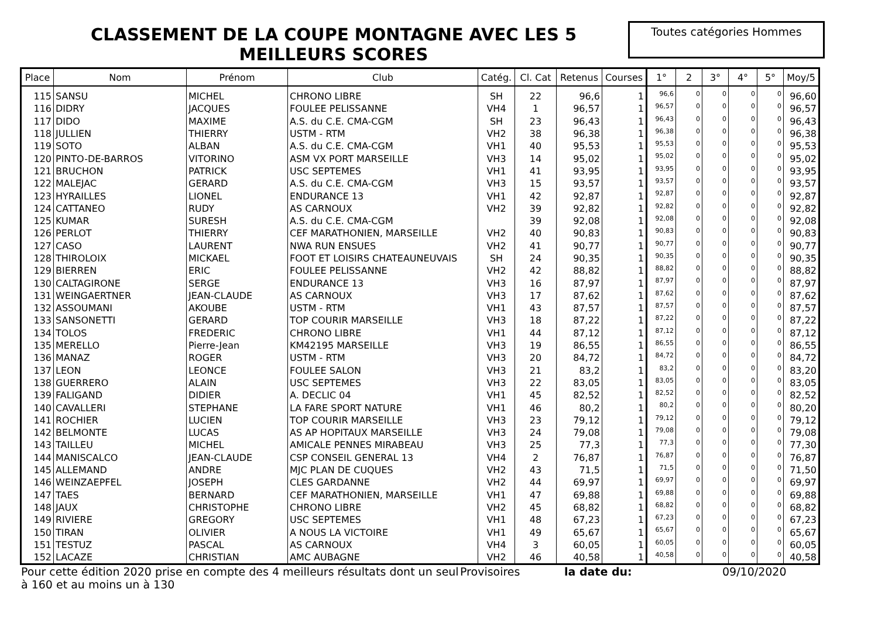CLASSEMENT DE LA COUPE MONTAGNE AVEC LES 5 MEILLEURS SCORES
Toutes catégories Hommes
| Place | Nom | Prénom | Club | Catég. | Cl. Cat | Retenus | Courses | 1° | 2 | 3° | 4° | 5° | Moy/5 |
| --- | --- | --- | --- | --- | --- | --- | --- | --- | --- | --- | --- | --- | --- |
| 115 | SANSU | MICHEL | CHRONO LIBRE | SH | 22 | 96,6 | 1 | 96,6 | 0 | 0 | 0 | 0 | 96,60 |
| 116 | DIDRY | JACQUES | FOULEE PELISSANNE | VH4 | 1 | 96,57 | 1 | 96,57 | 0 | 0 | 0 | 0 | 96,57 |
| 117 | DIDO | MAXIME | A.S. du C.E. CMA-CGM | SH | 23 | 96,43 | 1 | 96,43 | 0 | 0 | 0 | 0 | 96,43 |
| 118 | JULLIEN | THIERRY | USTM - RTM | VH2 | 38 | 96,38 | 1 | 96,38 | 0 | 0 | 0 | 0 | 96,38 |
| 119 | SOTO | ALBAN | A.S. du C.E. CMA-CGM | VH1 | 40 | 95,53 | 1 | 95,53 | 0 | 0 | 0 | 0 | 95,53 |
| 120 | PINTO-DE-BARROS | VITORINO | ASM VX PORT MARSEILLE | VH3 | 14 | 95,02 | 1 | 95,02 | 0 | 0 | 0 | 0 | 95,02 |
| 121 | BRUCHON | PATRICK | USC SEPTEMES | VH1 | 41 | 93,95 | 1 | 93,95 | 0 | 0 | 0 | 0 | 93,95 |
| 122 | MALEJAC | GERARD | A.S. du C.E. CMA-CGM | VH3 | 15 | 93,57 | 1 | 93,57 | 0 | 0 | 0 | 0 | 93,57 |
| 123 | HYRAILLES | LIONEL | ENDURANCE 13 | VH1 | 42 | 92,87 | 1 | 92,87 | 0 | 0 | 0 | 0 | 92,87 |
| 124 | CATTANEO | RUDY | AS CARNOUX | VH2 | 39 | 92,82 | 1 | 92,82 | 0 | 0 | 0 | 0 | 92,82 |
| 125 | KUMAR | SURESH | A.S. du C.E. CMA-CGM | | 39 | 92,08 | 1 | 92,08 | 0 | 0 | 0 | 0 | 92,08 |
| 126 | PERLOT | THIERRY | CEF MARATHONIEN, MARSEILLE | VH2 | 40 | 90,83 | 1 | 90,83 | 0 | 0 | 0 | 0 | 90,83 |
| 127 | CASO | LAURENT | NWA RUN ENSUES | VH2 | 41 | 90,77 | 1 | 90,77 | 0 | 0 | 0 | 0 | 90,77 |
| 128 | THIROLOIX | MICKAEL | FOOT ET LOISIRS CHATEAUNEUVAIS | SH | 24 | 90,35 | 1 | 90,35 | 0 | 0 | 0 | 0 | 90,35 |
| 129 | BIERREN | ERIC | FOULEE PELISSANNE | VH2 | 42 | 88,82 | 1 | 88,82 | 0 | 0 | 0 | 0 | 88,82 |
| 130 | CALTAGIRONE | SERGE | ENDURANCE 13 | VH3 | 16 | 87,97 | 1 | 87,97 | 0 | 0 | 0 | 0 | 87,97 |
| 131 | WEINGAERTNER | JEAN-CLAUDE | AS CARNOUX | VH3 | 17 | 87,62 | 1 | 87,62 | 0 | 0 | 0 | 0 | 87,62 |
| 132 | ASSOUMANI | AKOUBE | USTM - RTM | VH1 | 43 | 87,57 | 1 | 87,57 | 0 | 0 | 0 | 0 | 87,57 |
| 133 | SANSONETTI | GERARD | TOP COURIR MARSEILLE | VH3 | 18 | 87,22 | 1 | 87,22 | 0 | 0 | 0 | 0 | 87,22 |
| 134 | TOLOS | FREDERIC | CHRONO LIBRE | VH1 | 44 | 87,12 | 1 | 87,12 | 0 | 0 | 0 | 0 | 87,12 |
| 135 | MERELLO | Pierre-Jean | KM42195 MARSEILLE | VH3 | 19 | 86,55 | 1 | 86,55 | 0 | 0 | 0 | 0 | 86,55 |
| 136 | MANAZ | ROGER | USTM - RTM | VH3 | 20 | 84,72 | 1 | 84,72 | 0 | 0 | 0 | 0 | 84,72 |
| 137 | LEON | LEONCE | FOULEE SALON | VH3 | 21 | 83,2 | 1 | 83,2 | 0 | 0 | 0 | 0 | 83,20 |
| 138 | GUERRERO | ALAIN | USC SEPTEMES | VH3 | 22 | 83,05 | 1 | 83,05 | 0 | 0 | 0 | 0 | 83,05 |
| 139 | FALIGAND | DIDIER | A. DECLIC 04 | VH1 | 45 | 82,52 | 1 | 82,52 | 0 | 0 | 0 | 0 | 82,52 |
| 140 | CAVALLERI | STEPHANE | LA FARE SPORT NATURE | VH1 | 46 | 80,2 | 1 | 80,2 | 0 | 0 | 0 | 0 | 80,20 |
| 141 | ROCHIER | LUCIEN | TOP COURIR MARSEILLE | VH3 | 23 | 79,12 | 1 | 79,12 | 0 | 0 | 0 | 0 | 79,12 |
| 142 | BELMONTE | LUCAS | AS AP HOPITAUX MARSEILLE | VH3 | 24 | 79,08 | 1 | 79,08 | 0 | 0 | 0 | 0 | 79,08 |
| 143 | TAILLEU | MICHEL | AMICALE PENNES MIRABEAU | VH3 | 25 | 77,3 | 1 | 77,3 | 0 | 0 | 0 | 0 | 77,30 |
| 144 | MANISCALCO | JEAN-CLAUDE | CSP CONSEIL GENERAL 13 | VH4 | 2 | 76,87 | 1 | 76,87 | 0 | 0 | 0 | 0 | 76,87 |
| 145 | ALLEMAND | ANDRE | MJC PLAN DE CUQUES | VH2 | 43 | 71,5 | 1 | 71,5 | 0 | 0 | 0 | 0 | 71,50 |
| 146 | WEINZAEPFEL | JOSEPH | CLES GARDANNE | VH2 | 44 | 69,97 | 1 | 69,97 | 0 | 0 | 0 | 0 | 69,97 |
| 147 | TAES | BERNARD | CEF MARATHONIEN, MARSEILLE | VH1 | 47 | 69,88 | 1 | 69,88 | 0 | 0 | 0 | 0 | 69,88 |
| 148 | JAUX | CHRISTOPHE | CHRONO LIBRE | VH2 | 45 | 68,82 | 1 | 68,82 | 0 | 0 | 0 | 0 | 68,82 |
| 149 | RIVIERE | GREGORY | USC SEPTEMES | VH1 | 48 | 67,23 | 1 | 67,23 | 0 | 0 | 0 | 0 | 67,23 |
| 150 | TIRAN | OLIVIER | A NOUS LA VICTOIRE | VH1 | 49 | 65,67 | 1 | 65,67 | 0 | 0 | 0 | 0 | 65,67 |
| 151 | TESTUZ | PASCAL | AS CARNOUX | VH4 | 3 | 60,05 | 1 | 60,05 | 0 | 0 | 0 | 0 | 60,05 |
| 152 | LACAZE | CHRISTIAN | AMC AUBAGNE | VH2 | 46 | 40,58 | 1 | 40,58 | 0 | 0 | 0 | 0 | 40,58 |
Pour cette édition 2020 prise en compte des 4 meilleurs résultats dont un seul à 160 et au moins un à 130
Provisoires la date du: 09/10/2020